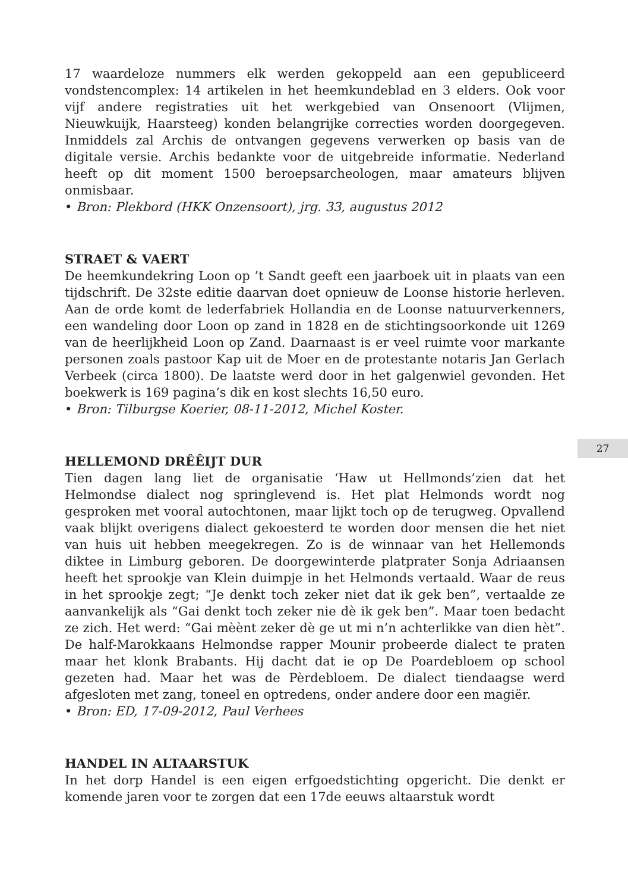17 waardeloze nummers elk werden gekoppeld aan een gepubliceerd vondstencomplex: 14 artikelen in het heemkundeblad en 3 elders. Ook voor vijf andere registraties uit het werkgebied van Onsenoort (Vlijmen, Nieuwkuijk, Haarsteeg) konden belangrijke correcties worden doorgegeven. Inmiddels zal Archis de ontvangen gegevens verwerken op basis van de digitale versie. Archis bedankte voor de uitgebreide informatie. Nederland heeft op dit moment 1500 beroepsarcheologen, maar amateurs blijven onmisbaar.
• Bron: Plekbord (HKK Onzensoort), jrg. 33, augustus 2012
STRAET & VAERT
De heemkundekring Loon op ’t Sandt geeft een jaarboek uit in plaats van een tijdschrift. De 32ste editie daarvan doet opnieuw de Loonse historie herleven. Aan de orde komt de lederfabriek Hollandia en de Loonse natuurverkenners, een wandeling door Loon op zand in 1828 en de stichtingsoorkonde uit 1269 van de heerlijkheid Loon op Zand. Daarnaast is er veel ruimte voor markante personen zoals pastoor Kap uit de Moer en de protestante notaris Jan Gerlach Verbeek (circa 1800). De laatste werd door in het galgenwiel gevonden. Het boekwerk is 169 pagina’s dik en kost slechts 16,50 euro.
• Bron: Tilburgse Koerier, 08-11-2012, Michel Koster.
HELLEMOND DRÊÊIJT DUR
Tien dagen lang liet de organisatie ‘Haw ut Hellmonds’zien dat het Helmondse dialect nog springlevend is. Het plat Helmonds wordt nog gesproken met vooral autochtonen, maar lijkt toch op de terugweg. Opvallend vaak blijkt overigens dialect gekoesterd te worden door mensen die het niet van huis uit hebben meegekregen. Zo is de winnaar van het Hellemonds diktee in Limburg geboren. De doorgewinterde platprater Sonja Adriaansen heeft het sprookje van Klein duimpje in het Helmonds vertaald. Waar de reus in het sprookje zegt; “Je denkt toch zeker niet dat ik gek ben”, vertaalde ze aanvankelijk als “Gai denkt toch zeker nie dè ik gek ben”. Maar toen bedacht ze zich. Het werd: “Gai mèènt zeker dè ge ut mi n’n achterlikke van dien hèt”. De half-Marokkaans Helmondse rapper Mounir probeerde dialect te praten maar het klonk Brabants. Hij dacht dat ie op De Poardebloem op school gezeten had. Maar het was de Pèrdebloem. De dialect tiendaagse werd afgesloten met zang, toneel en optredens, onder andere door een magiër.
• Bron: ED, 17-09-2012, Paul Verhees
HANDEL IN ALTAARSTUK
In het dorp Handel is een eigen erfgoedstichting opgericht. Die denkt er komende jaren voor te zorgen dat een 17de eeuws altaarstuk wordt
27